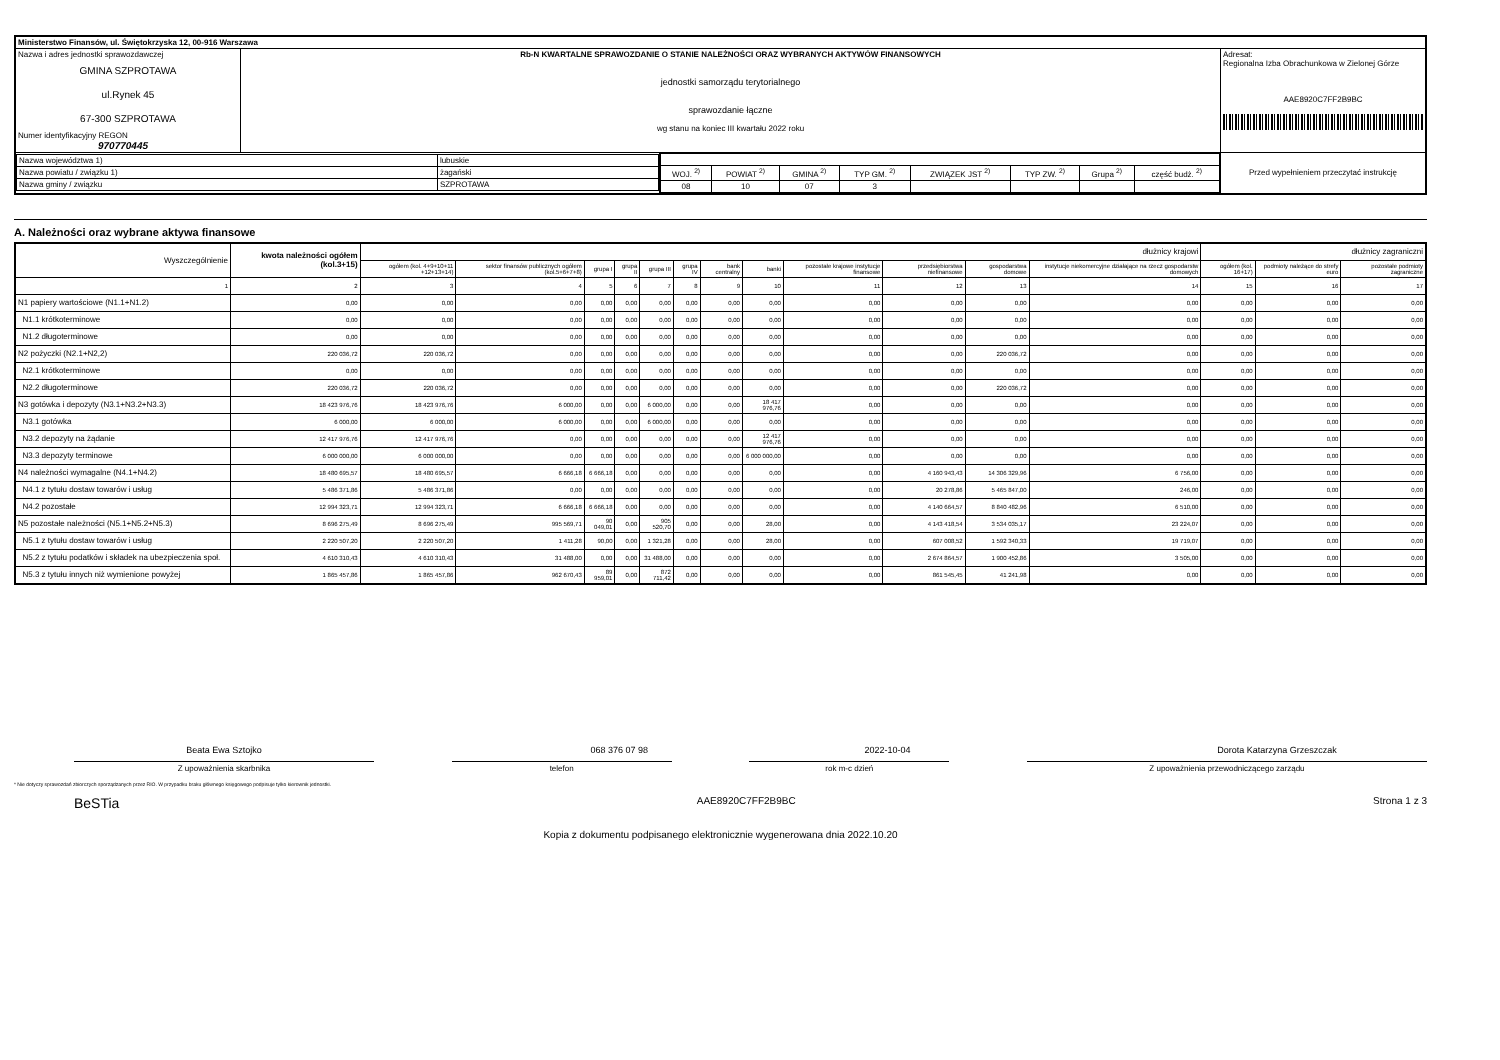| Ministerstwo Finansów, ul. Świętokrzyska 12, 00-916 Warszawa | | | |
| Nazwa i adres jednostki sprawozdawczej GMINA SZPROTAWA ul.Rynek 45 67-300 SZPROTAWA Numer identyfikacyjny REGON 970770445 | Rb-N KWARTALNE SPRAWOZDANIE O STANIE NALEŻNOŚCI ORAZ WYBRANYCH AKTYWÓW FINANSOWYCH jednostki samorządu terytorialnego sprawozdanie łączne wg stanu na koniec III kwartału 2022 roku | | Adresat: Regionalna Izba Obrachunkowa w Zielonej Górze AAE8920C7FF2B9BC |
| / Nazwa województwa 1) / lubuskie / / Nazwa powiatu / związku 1) / żagański / / Nazwa gminy / związku / SZPROTAWA / | | / WOJ. <sup>2)</sup> / POWIAT <sup>2)</sup> / GMINA <sup>2)</sup> / TYP GM. <sup>2)</sup> / ZWIĄZEK JST <sup>2)</sup> / TYP ZW. <sup>2)</sup> / Grupa <sup>2)</sup> / część budż. <sup>2)</sup> / / 08 / 10 / 07 / 3 / / / / / | Przed wypełnieniem przeczytać instrukcję |
A. Należności oraz wybrane aktywa finansowe
| Wyszczególnienie | kwota należności ogółem (kol.3+15) | dłużnicy krajowi | | | | | | | | | | | | dłużnicy zagraniczni | | |
| | | ogółem (kol. 4+9+10+11 +12+13+14) | sektor finansów publicznych ogółem (kol.5+6+7+8) | grupa I | grupa II | grupa III | grupa IV | bank centralny | banki | pozostałe krajowe instytucje finansowe | przedsiębiorstwa niefinansowe | gospodarstwa domowe | instytucje niekomercyjne działające na rzecz gospodarstw domowych | ogółem (kol. 16+17) | podmioty należące do strefy euro | pozostałe podmioty zagraniczne |
| 1 | 2 | 3 | 4 | 5 | 6 | 7 | 8 | 9 | 10 | 11 | 12 | 13 | 14 | 15 | 16 | 17 |
| N1 papiery wartościowe (N1.1+N1.2) | 0,00 | 0,00 | 0,00 | 0,00 | 0,00 | 0,00 | 0,00 | 0,00 | 0,00 | 0,00 | 0,00 | 0,00 | 0,00 | 0,00 | 0,00 | 0,00 |
| N1.1 krótkoterminowe | 0,00 | 0,00 | 0,00 | 0,00 | 0,00 | 0,00 | 0,00 | 0,00 | 0,00 | 0,00 | 0,00 | 0,00 | 0,00 | 0,00 | 0,00 | 0,00 |
| N1.2 długoterminowe | 0,00 | 0,00 | 0,00 | 0,00 | 0,00 | 0,00 | 0,00 | 0,00 | 0,00 | 0,00 | 0,00 | 0,00 | 0,00 | 0,00 | 0,00 | 0,00 |
| N2 pożyczki (N2.1+N2,2) | 220 036,72 | 220 036,72 | 0,00 | 0,00 | 0,00 | 0,00 | 0,00 | 0,00 | 0,00 | 0,00 | 0,00 | 220 036,72 | 0,00 | 0,00 | 0,00 | 0,00 |
| N2.1 krótkoterminowe | 0,00 | 0,00 | 0,00 | 0,00 | 0,00 | 0,00 | 0,00 | 0,00 | 0,00 | 0,00 | 0,00 | 0,00 | 0,00 | 0,00 | 0,00 | 0,00 |
| N2.2 długoterminowe | 220 036,72 | 220 036,72 | 0,00 | 0,00 | 0,00 | 0,00 | 0,00 | 0,00 | 0,00 | 0,00 | 0,00 | 220 036,72 | 0,00 | 0,00 | 0,00 | 0,00 |
| N3 gotówka i depozyty (N3.1+N3.2+N3.3) | 18 423 976,76 | 18 423 976,76 | 6 000,00 | 0,00 | 0,00 | 6 000,00 | 0,00 | 0,00 | 18 417 976,76 | 0,00 | 0,00 | 0,00 | 0,00 | 0,00 | 0,00 | 0,00 |
| N3.1 gotówka | 6 000,00 | 6 000,00 | 6 000,00 | 0,00 | 0,00 | 6 000,00 | 0,00 | 0,00 | 0,00 | 0,00 | 0,00 | 0,00 | 0,00 | 0,00 | 0,00 | 0,00 |
| N3.2 depozyty na żądanie | 12 417 976,76 | 12 417 976,76 | 0,00 | 0,00 | 0,00 | 0,00 | 0,00 | 0,00 | 12 417 976,76 | 0,00 | 0,00 | 0,00 | 0,00 | 0,00 | 0,00 | 0,00 |
| N3.3 depozyty terminowe | 6 000 000,00 | 6 000 000,00 | 0,00 | 0,00 | 0,00 | 0,00 | 0,00 | 0,00 | 6 000 000,00 | 0,00 | 0,00 | 0,00 | 0,00 | 0,00 | 0,00 | 0,00 |
| N4 należności wymagalne (N4.1+N4.2) | 18 480 695,57 | 18 480 695,57 | 6 666,18 | 6 666,18 | 0,00 | 0,00 | 0,00 | 0,00 | 0,00 | 0,00 | 4 160 943,43 | 14 306 329,96 | 6 756,00 | 0,00 | 0,00 | 0,00 |
| N4.1 z tytułu dostaw towarów i usług | 5 486 371,86 | 5 486 371,86 | 0,00 | 0,00 | 0,00 | 0,00 | 0,00 | 0,00 | 0,00 | 0,00 | 20 278,86 | 5 465 847,00 | 246,00 | 0,00 | 0,00 | 0,00 |
| N4.2 pozostałe | 12 994 323,71 | 12 994 323,71 | 6 666,18 | 6 666,18 | 0,00 | 0,00 | 0,00 | 0,00 | 0,00 | 0,00 | 4 140 664,57 | 8 840 482,96 | 6 510,00 | 0,00 | 0,00 | 0,00 |
| N5 pozostałe należności (N5.1+N5.2+N5.3) | 8 696 275,49 | 8 696 275,49 | 995 569,71 | 90 049,01 | 0,00 | 905 520,70 | 0,00 | 0,00 | 28,00 | 0,00 | 4 143 418,54 | 3 534 035,17 | 23 224,07 | 0,00 | 0,00 | 0,00 |
| N5.1 z tytułu dostaw towarów i usług | 2 220 507,20 | 2 220 507,20 | 1 411,28 | 90,00 | 0,00 | 1 321,28 | 0,00 | 0,00 | 28,00 | 0,00 | 607 008,52 | 1 592 340,33 | 19 719,07 | 0,00 | 0,00 | 0,00 |
| N5.2 z tytułu podatków i składek na ubezpieczenia społ. | 4 610 310,43 | 4 610 310,43 | 31 488,00 | 0,00 | 0,00 | 31 488,00 | 0,00 | 0,00 | 0,00 | 0,00 | 2 674 864,57 | 1 900 452,86 | 3 505,00 | 0,00 | 0,00 | 0,00 |
| N5.3 z tytułu innych niż wymienione powyżej | 1 865 457,86 | 1 865 457,86 | 962 670,43 | 89 959,01 | 0,00 | 872 711,42 | 0,00 | 0,00 | 0,00 | 0,00 | 861 545,45 | 41 241,98 | 0,00 | 0,00 | 0,00 | 0,00 |
Beata Ewa Sztojko 068 376 07 98 2022-10-04 Dorota Katarzyna Grzeszczak
Z upoważnienia skarbnika telefon rok m-c dzień Z upoważnienia przewodniczącego zarządu
* Nie dotyczy sprawozdań zbiorczych sporządzanych przez RIO. W przypadku braku głównego księgowego podpisuje tylko kierownik jednostki.
BeSTia AAE8920C7FF2B9BC Strona 1 z 3
Kopia z dokumentu podpisanego elektronicznie wygenerowana dnia 2022.10.20